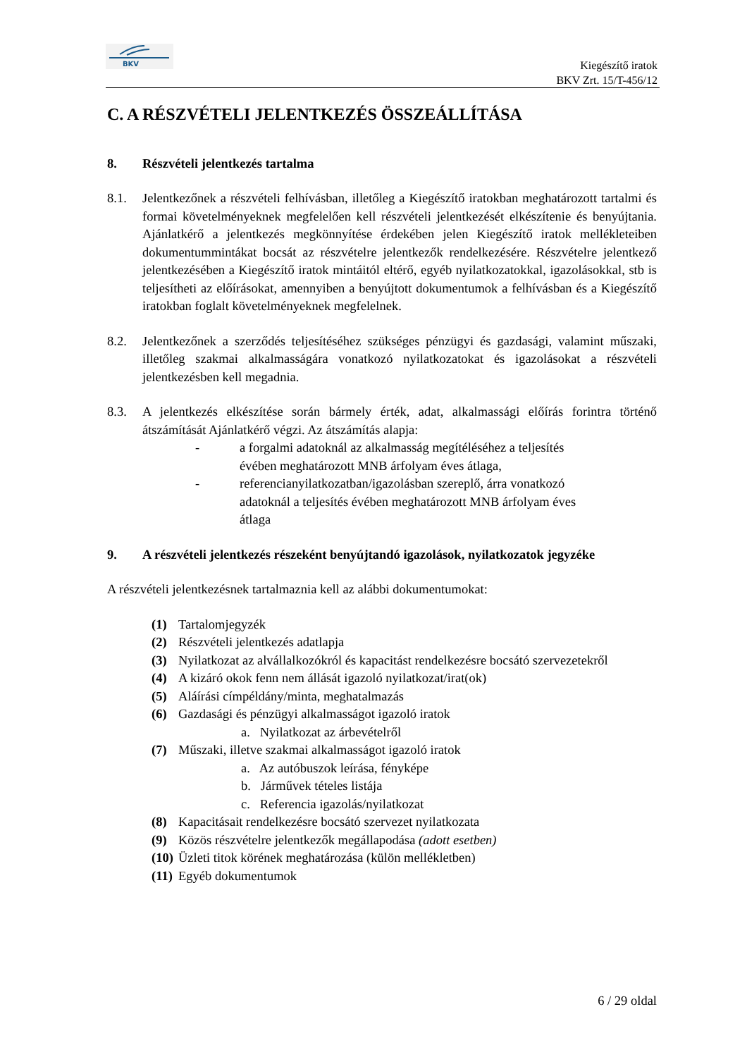BKV
Kiegészítő iratok
BKV Zrt. 15/T-456/12
C. A RÉSZVÉTELI JELENTKEZÉS ÖSSZEÁLLÍTÁSA
8. Részvételi jelentkezés tartalma
8.1. Jelentkezőnek a részvételi felhívásban, illetőleg a Kiegészítő iratokban meghatározott tartalmi és formai követelményeknek megfelelően kell részvételi jelentkezését elkészítenie és benyújtania. Ajánlatkérő a jelentkezés megkönnyítése érdekében jelen Kiegészítő iratok mellékleteiben dokumentummintákat bocsát az részvételre jelentkezők rendelkezésére. Részvételre jelentkező jelentkezésében a Kiegészítő iratok mintáitól eltérő, egyéb nyilatkozatokkal, igazolásokkal, stb is teljesítheti az előírásokat, amennyiben a benyújtott dokumentumok a felhívásban és a Kiegészítő iratokban foglalt követelményeknek megfelelnek.
8.2. Jelentkezőnek a szerződés teljesítéséhez szükséges pénzügyi és gazdasági, valamint műszaki, illetőleg szakmai alkalmasságára vonatkozó nyilatkozatokat és igazolásokat a részvételi jelentkezésben kell megadnia.
8.3. A jelentkezés elkészítése során bármely érték, adat, alkalmassági előírás forintra történő átszámítását Ajánlatkérő végzi. Az átszámítás alapja:
- a forgalmi adatoknál az alkalmasság megítéléséhez a teljesítés
évében meghatározott MNB árfolyam éves átlaga,
- referencianyilatkozatban/igazolásban szereplő, árra vonatkozó
adatoknál a teljesítés évében meghatározott MNB árfolyam éves
átlaga
9. A részvételi jelentkezés részeként benyújtandó igazolások, nyilatkozatok jegyzéke
A részvételi jelentkezésnek tartalmaznia kell az alábbi dokumentumokat:
(1) Tartalomjegyzék
(2) Részvételi jelentkezés adatlapja
(3) Nyilatkozat az alvállalkozókról és kapacitást rendelkezésre bocsátó szervezetekről
(4) A kizáró okok fenn nem állását igazoló nyilatkozat/irat(ok)
(5) Aláírási címpéldány/minta, meghatalmazás
(6) Gazdasági és pénzügyi alkalmasságot igazoló iratok
a. Nyilatkozat az árbevételről
(7) Műszaki, illetve szakmai alkalmasságot igazoló iratok
a. Az autóbuszok leírása, fényképe
b. Járművek tételes listája
c. Referencia igazolás/nyilatkozat
(8) Kapacitásait rendelkezésre bocsátó szervezet nyilatkozata
(9) Közös részvételre jelentkezők megállapodása (adott esetben)
(10) Üzleti titok körének meghatározása (külön mellékletben)
(11) Egyéb dokumentumok
6 / 29 oldal